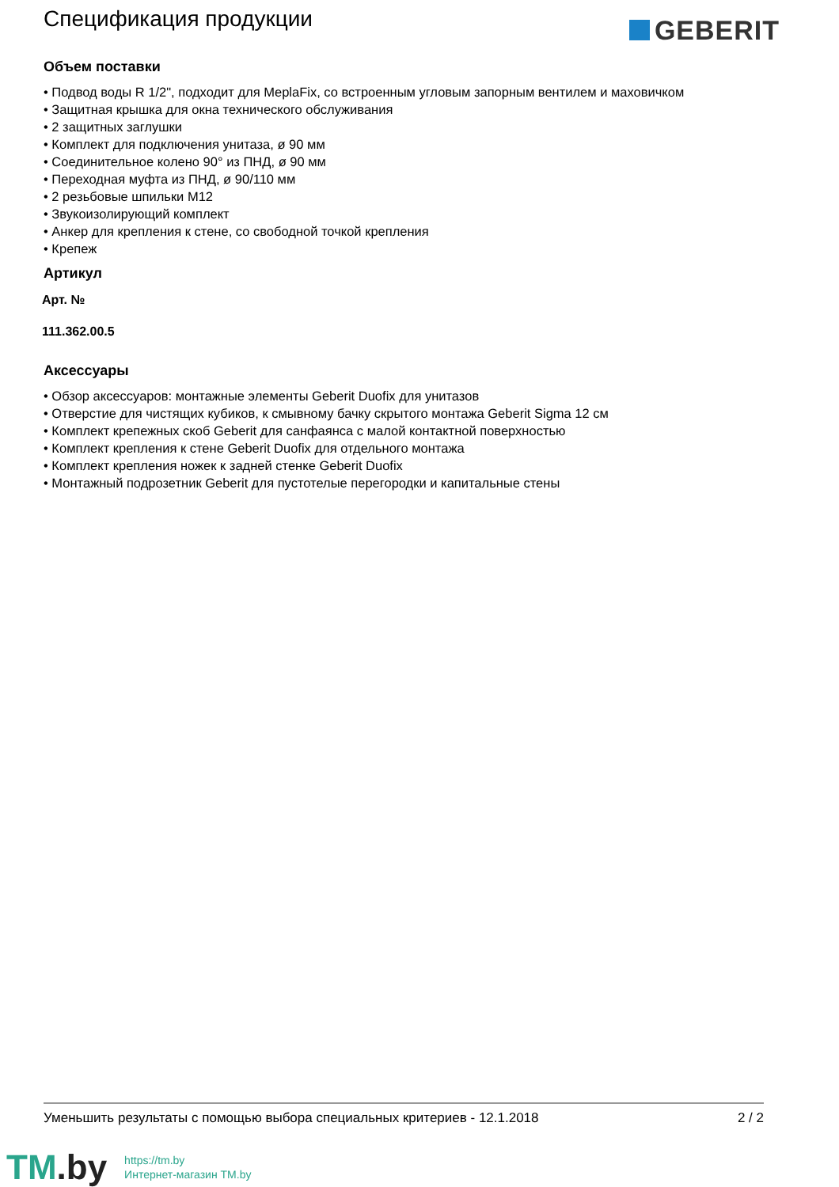Спецификация продукции
GEBERIT
Объем поставки
• Подвод воды R 1/2", подходит для MeplaFix, со встроенным угловым запорным вентилем и маховичком
• Защитная крышка для окна технического обслуживания
• 2 защитных заглушки
• Комплект для подключения унитаза, ø 90 мм
• Соединительное колено 90° из ПНД, ø 90 мм
• Переходная муфта из ПНД, ø 90/110 мм
• 2 резьбовые шпильки M12
• Звукоизолирующий комплект
• Анкер для крепления к стене, со свободной точкой крепления
• Крепеж
Артикул
Арт. №
111.362.00.5
Аксессуары
• Обзор аксессуаров: монтажные элементы Geberit Duofix для унитазов
• Отверстие для чистящих кубиков, к смывному бачку скрытого монтажа Geberit Sigma 12 см
• Комплект крепежных скоб Geberit для санфаянса с малой контактной поверхностью
• Комплект крепления к стене Geberit Duofix для отдельного монтажа
• Комплект крепления ножек к задней стенке Geberit Duofix
• Монтажный подрозетник Geberit для пустотелые перегородки и капитальные стены
Уменьшить результаты с помощью выбора специальных критериев - 12.1.2018 2 / 2
TM.by
https://tm.by
Интернет-магазин TM.by